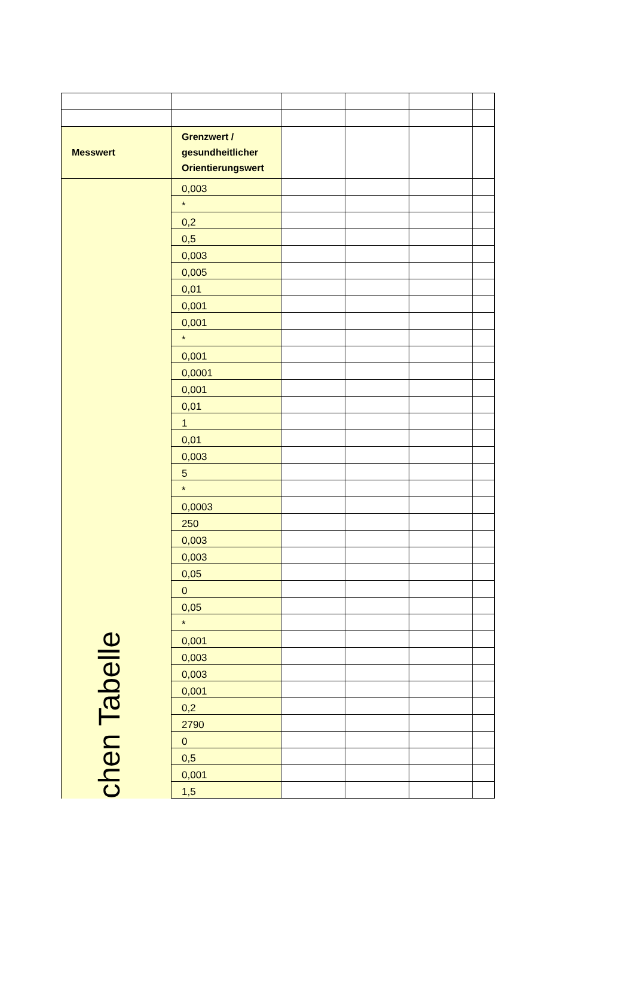| Messwert | Grenzwert / gesundheitlicher Orientierungswert | | | | |
| --- | --- | --- | --- | --- | --- |
| chen Tabelle | 0,003 | | | | |
| | * | | | | |
| | 0,2 | | | | |
| | 0,5 | | | | |
| | 0,003 | | | | |
| | 0,005 | | | | |
| | 0,01 | | | | |
| | 0,001 | | | | |
| | 0,001 | | | | |
| | * | | | | |
| | 0,001 | | | | |
| | 0,0001 | | | | |
| | 0,001 | | | | |
| | 0,01 | | | | |
| | 1 | | | | |
| | 0,01 | | | | |
| | 0,003 | | | | |
| | 5 | | | | |
| | * | | | | |
| | 0,0003 | | | | |
| | 250 | | | | |
| | 0,003 | | | | |
| | 0,003 | | | | |
| | 0,05 | | | | |
| | 0 | | | | |
| | 0,05 | | | | |
| | * | | | | |
| | 0,001 | | | | |
| | 0,003 | | | | |
| | 0,003 | | | | |
| | 0,001 | | | | |
| | 0,2 | | | | |
| | 2790 | | | | |
| | 0 | | | | |
| | 0,5 | | | | |
| | 0,001 | | | | |
| | 1,5 | | | | |